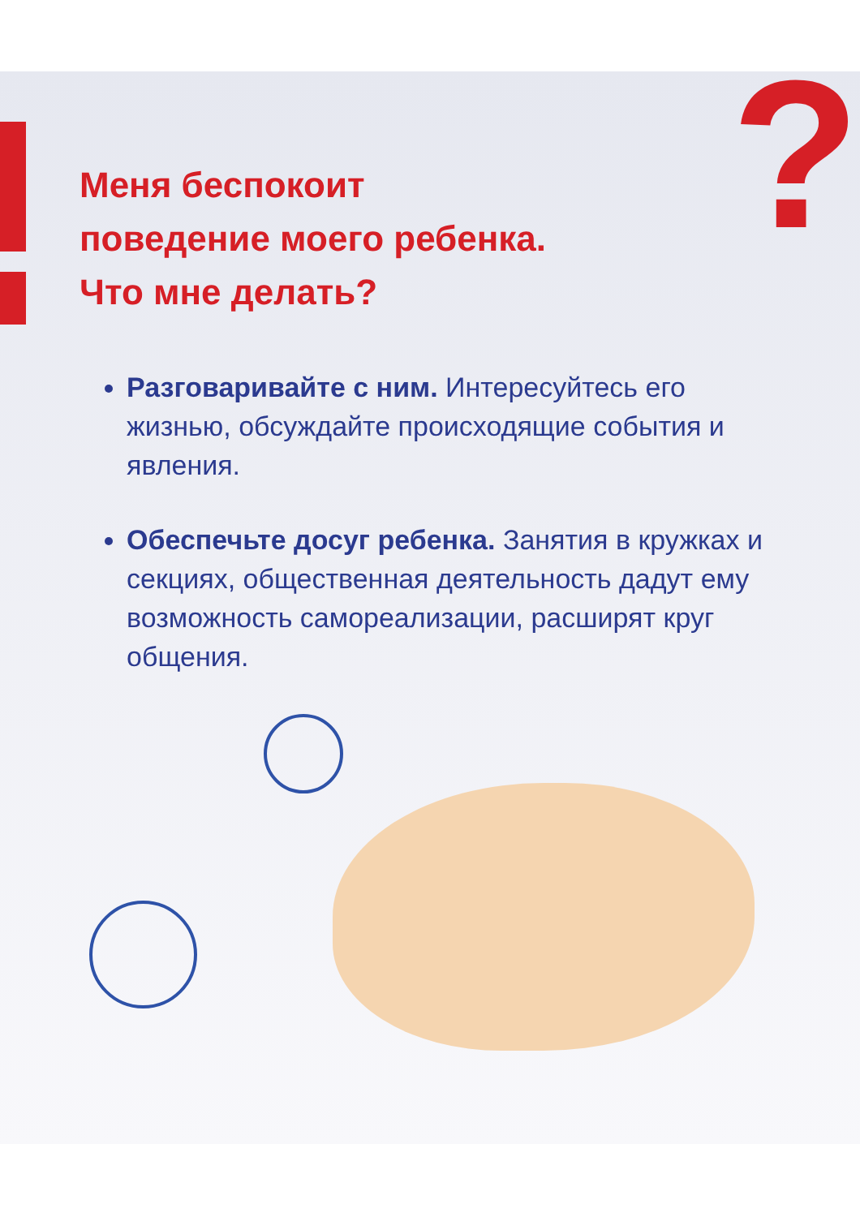?
Меня беспокоит
поведение моего ребенка.
Что мне делать?
Разговаривайте с ним. Интересуйтесь его жизнью, обсуждайте происходящие события и явления.
Обеспечьте досуг ребенка. Занятия в кружках и секциях, общественная деятельность дадут ему возможность самореализации, расширят круг общения.